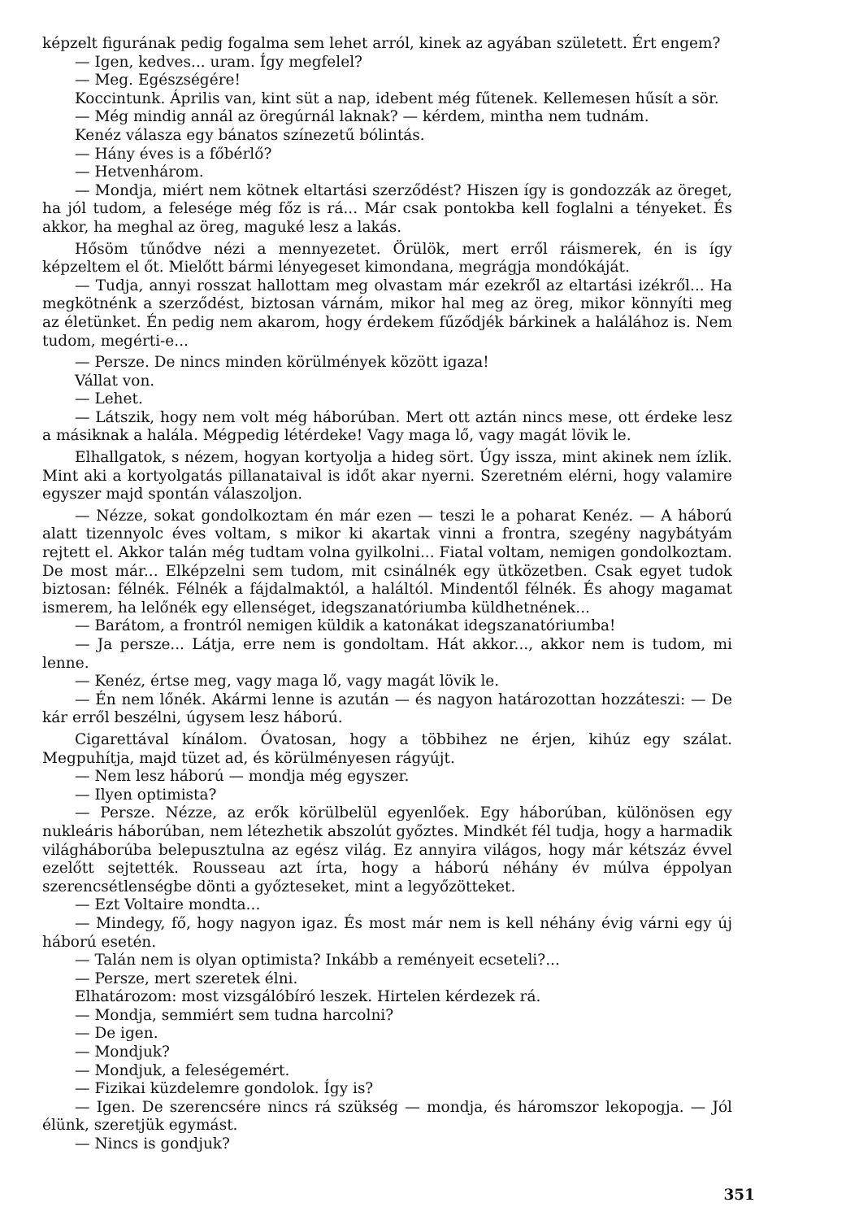képzelt figurának pedig fogalma sem lehet arról, kinek az agyában született. Ért engem?
— Igen, kedves... uram. Így megfelel?
— Meg. Egészségére!
Koccintunk. Április van, kint süt a nap, idebent még fűtenek. Kellemesen hűsít a sör.
— Még mindig annál az öregúrnál laknak? — kérdem, mintha nem tudnám.
Kenéz válasza egy bánatos színezetű bólintás.
— Hány éves is a főbérlő?
— Hetvenhárom.
— Mondja, miért nem kötnek eltartási szerződést? Hiszen így is gondozzák az öreget, ha jól tudom, a felesége még főz is rá... Már csak pontokba kell foglalni a tényeket. És akkor, ha meghal az öreg, maguké lesz a lakás.
Hősöm tűnődve nézi a mennyezetet. Örülök, mert erről ráismerek, én is így képzeltem el őt. Mielőtt bármi lényegeset kimondana, megrágja mondókáját.
— Tudja, annyi rosszat hallottam meg olvastam már ezekről az eltartási izékről... Ha megkötnénk a szerződést, biztosan várnám, mikor hal meg az öreg, mikor könnyíti meg az életünket. Én pedig nem akarom, hogy érdekem fűződjék bárkinek a halálához is. Nem tudom, megérti-e...
— Persze. De nincs minden körülmények között igaza!
Vállat von.
— Lehet.
— Látszik, hogy nem volt még háborúban. Mert ott aztán nincs mese, ott érdeke lesz a másiknak a halála. Mégpedig létérdeke! Vagy maga lő, vagy magát lövik le.
Elhallgatok, s nézem, hogyan kortyolja a hideg sört. Úgy issza, mint akinek nem ízlik. Mint aki a kortyolgatás pillanataival is időt akar nyerni. Szeretném elérni, hogy valamire egyszer majd spontán válaszoljon.
— Nézze, sokat gondolkoztam én már ezen — teszi le a poharat Kenéz. — A háború alatt tizennyolc éves voltam, s mikor ki akartak vinni a frontra, szegény nagybátyám rejtett el. Akkor talán még tudtam volna gyilkolni... Fiatal voltam, nemigen gondolkoztam. De most már... Elképzelni sem tudom, mit csinálnék egy ütközetben. Csak egyet tudok biztosan: félnék. Félnék a fájdalmaktól, a haláltól. Mindentől félnék. És ahogy magamat ismerem, ha lelőnék egy ellenséget, idegszanatóriumba küldhetnének...
— Barátom, a frontról nemigen küldik a katonákat idegszanatóriumba!
— Ja persze... Látja, erre nem is gondoltam. Hát akkor..., akkor nem is tudom, mi lenne.
— Kenéz, értse meg, vagy maga lő, vagy magát lövik le.
— Én nem lőnék. Akármi lenne is azután — és nagyon határozottan hozzáteszi: — De kár erről beszélni, úgysem lesz háború.
Cigarettával kínálom. Óvatosan, hogy a többihez ne érjen, kihúz egy szálat. Megpuhítja, majd tüzet ad, és körülményesen rágyújt.
— Nem lesz háború — mondja még egyszer.
— Ilyen optimista?
— Persze. Nézze, az erők körülbelül egyenlőek. Egy háborúban, különösen egy nukleáris háborúban, nem létezhetik abszolút győztes. Mindkét fél tudja, hogy a harmadik világháborúba belepusztulna az egész világ. Ez annyira világos, hogy már kétszáz évvel ezelőtt sejtették. Rousseau azt írta, hogy a háború néhány év múlva éppolyan szerencsétlenségbe dönti a győzteseket, mint a legyőzötteket.
— Ezt Voltaire mondta...
— Mindegy, fő, hogy nagyon igaz. És most már nem is kell néhány évig várni egy új háború esetén.
— Talán nem is olyan optimista? Inkább a reményeit ecseteli?...
— Persze, mert szeretek élni.
Elhatározom: most vizsgálóbíró leszek. Hirtelen kérdezek rá.
— Mondja, semmiért sem tudna harcolni?
— De igen.
— Mondjuk?
— Mondjuk, a feleségemért.
— Fizikai küzdelemre gondolok. Így is?
— Igen. De szerencsére nincs rá szükség — mondja, és háromszor lekopogja. — Jól élünk, szeretjük egymást.
— Nincs is gondjuk?
351